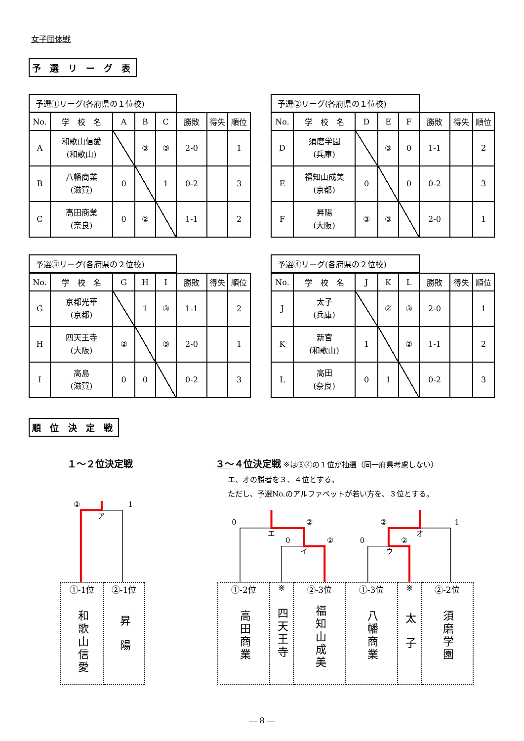女子団体戦
予 選 リ ー グ 表
| 予選①リーグ(各府県の１位校) | | | | | | | |
| No. | 学 校 名 | A | B | C | 勝敗 | 得失 | 順位 |
| A | 和歌山信愛 (和歌山) | | ③ | ③ | 2-0 | | 1 |
| B | 八幡商業 (滋賀) | 0 | | 1 | 0-2 | | 3 |
| C | 高田商業 (奈良) | 0 | ② | | 1-1 | | 2 |
| 予選②リーグ(各府県の１位校) | | | | | | | |
| No. | 学 校 名 | D | E | F | 勝敗 | 得失 | 順位 |
| D | 須磨学園 (兵庫) | | ③ | 0 | 1-1 | | 2 |
| E | 福知山成美 (京都) | 0 | | 0 | 0-2 | | 3 |
| F | 昇陽 (大阪) | ③ | ③ | | 2-0 | | 1 |
| 予選③リーグ(各府県の２位校) | | | | | | | |
| No. | 学 校 名 | G | H | I | 勝敗 | 得失 | 順位 |
| G | 京都光華 (京都) | | 1 | ③ | 1-1 | | 2 |
| H | 四天王寺 (大阪) | ② | | ③ | 2-0 | | 1 |
| I | 高島 (滋賀) | 0 | 0 | | 0-2 | | 3 |
| 予選④リーグ(各府県の２位校) | | | | | | | |
| No. | 学 校 名 | J | K | L | 勝敗 | 得失 | 順位 |
| J | 太子 (兵庫) | | ② | ③ | 2-0 | | 1 |
| K | 新宮 (和歌山) | 1 | | ② | 1-1 | | 2 |
| L | 高田 (奈良) | 0 | 1 | | 0-2 | | 3 |
順 位 決 定 戦
１～２位決定戦 ３～４位決定戦 ※は③④の１位が抽選（同一府県考慮しない）
エ、オの勝者を３、４位とする。
ただし、予選No.のアルファベットが若い方を、３位とする。
②
1
ア
0
エ
②
0
②
イ
②
1
オ
0
②
ウ
| ①-1位 和歌山信愛 | ②-1位 昇陽 |
| ①-2位 高田商業 | ※ 四天王寺 | ②-3位 福知山成美 | ①-3位 八幡商業 | ※ 太子 | ②-2位 須磨学園 |
― 8 ―